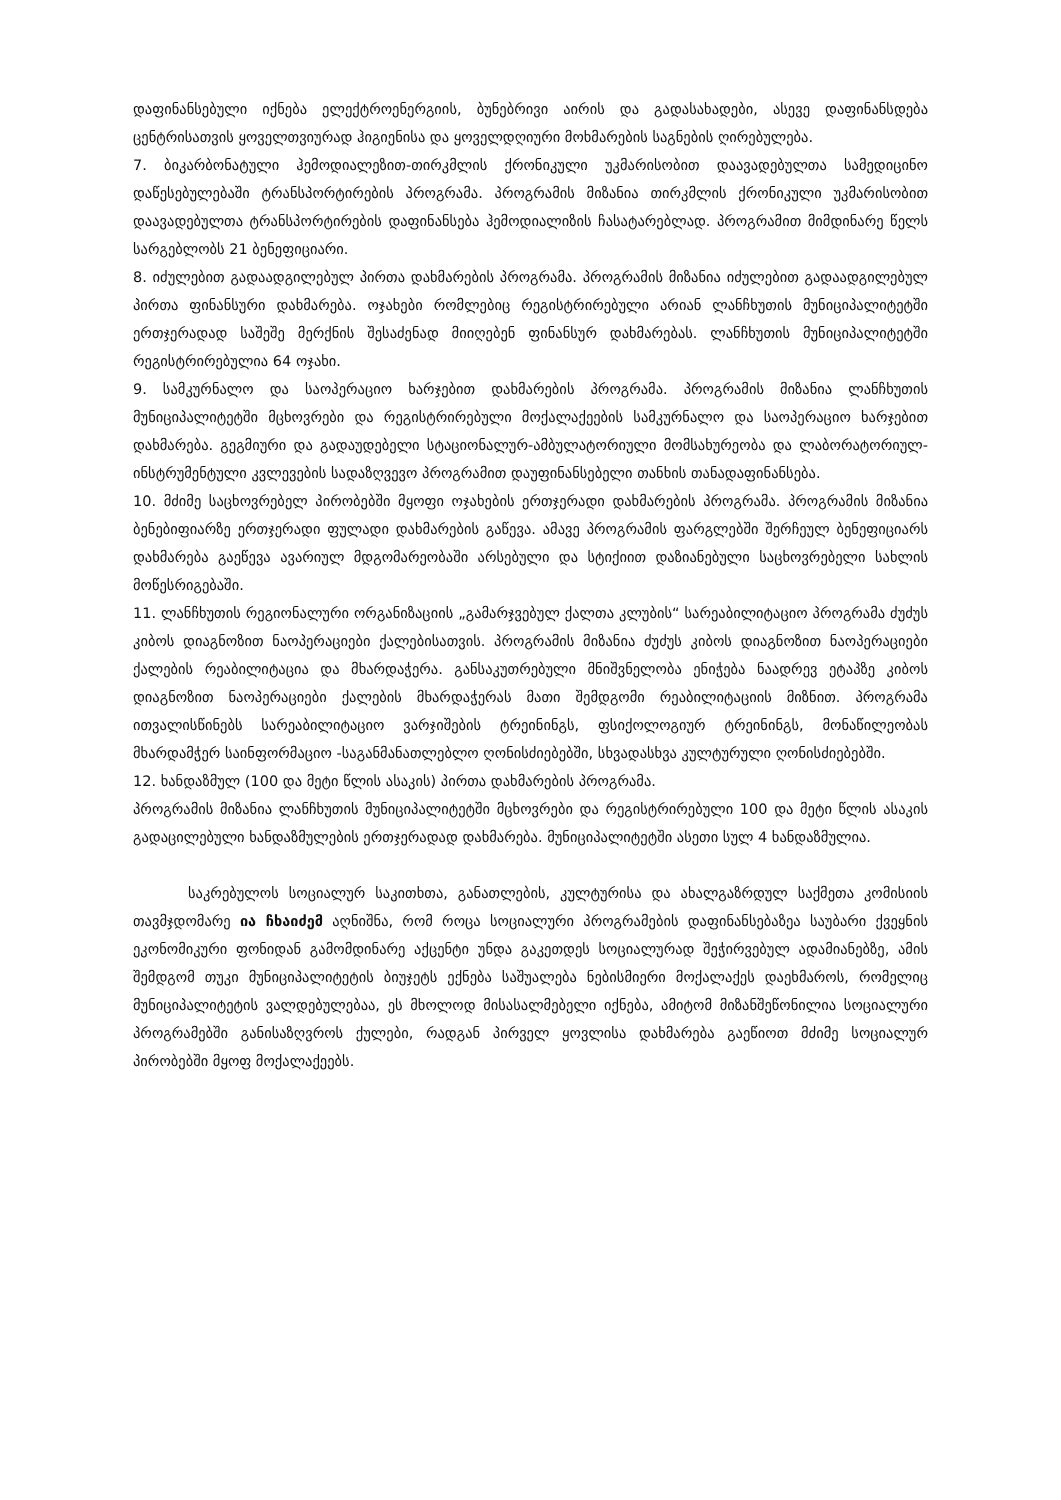დაფინანსებული იქნება ელექტროენერგიის, ბუნებრივი აირის და გადასახადები, ასევე დაფინანსდება ცენტრისათვის ყოველთვიურად ჰიგიენისა და ყოველდღიური მოხმარების საგნების ღირებულება.
7. ბიკარბონატული ჰემოდიალეზით-თირკმლის ქრონიკული უკმარისობით დაავადებულთა სამედიცინო დაწესებულებაში ტრანსპორტირების პროგრამა. პროგრამის მიზანია თირკმლის ქრონიკული უკმარისობით დაავადებულთა ტრანსპორტირების დაფინანსება ჰემოდიალიზის ჩასატარებლად. პროგრამით მიმდინარე წელს სარგებლობს 21 ბენეფიციარი.
8. იძულებით გადაადგილებულ პირთა დახმარების პროგრამა. პროგრამის მიზანია იძულებით გადაადგილებულ პირთა ფინანსური დახმარება. ოჯახები რომლებიც რეგისტრირებული არიან ლანჩხუთის მუნიციპალიტეტში ერთჯერადად საშეშე მერქნის შესაძენად მიიღებენ ფინანსურ დახმარებას. ლანჩხუთის მუნიციპალიტეტში რეგისტრირებულია 64 ოჯახი.
9. სამკურნალო და საოპერაციო ხარჯებით დახმარების პროგრამა. პროგრამის მიზანია ლანჩხუთის მუნიციპალიტეტში მცხოვრები და რეგისტრირებული მოქალაქეების სამკურნალო და საოპერაციო ხარჯებით დახმარება. გეგმიური და გადაუდებელი სტაციონალურ-ამბულატორიული მომსახურეობა და ლაბორატორიულ-ინსტრუმენტული კვლევების სადაზღვევო პროგრამით დაუფინანსებელი თანხის თანადაფინანსება.
10. მძიმე საცხოვრებელ პირობებში მყოფი ოჯახების ერთჯერადი დახმარების პროგრამა. პროგრამის მიზანია ბენებიფიარზე ერთჯერადი ფულადი დახმარების გაწევა. ამავე პროგრამის ფარგლებში შერჩეულ ბენეფიციარს დახმარება გაეწევა ავარიულ მდგომარეობაში არსებული და სტიქიით დაზიანებული საცხოვრებელი სახლის მოწესრიგებაში.
11. ლანჩხუთის რეგიონალური ორგანიზაციის „გამარჯვებულ ქალთა კლუბის“ სარეაბილიტაციო პროგრამა ძუძუს კიბოს დიაგნოზით ნაოპერაციები ქალებისათვის. პროგრამის მიზანია ძუძუს კიბოს დიაგნოზით ნაოპერაციები ქალების რეაბილიტაცია და მხარდაჭერა. განსაკუთრებული მნიშვნელობა ენიჭება ნაადრევ ეტაპზე კიბოს დიაგნოზით ნაოპერაციები ქალების მხარდაჭერას მათი შემდგომი რეაბილიტაციის მიზნით. პროგრამა ითვალისწინებს სარეაბილიტაციო ვარჯიშების ტრეინინგს, ფსიქოლოგიურ ტრეინინგს, მონაწილეობას მხარდამჭერ საინფორმაციო -საგანმანათლებლო ღონისძიებებში, სხვადასხვა კულტურული ღონისძიებებში.
12. ხანდაზმულ (100 და მეტი წლის ასაკის) პირთა დახმარების პროგრამა.
პროგრამის მიზანია ლანჩხუთის მუნიციპალიტეტში მცხოვრები და რეგისტრირებული 100 და მეტი წლის ასაკის გადაცილებული ხანდაზმულების ერთჯერადად დახმარება. მუნიციპალიტეტში ასეთი სულ 4 ხანდაზმულია.
საკრებულოს სოციალურ საკითხთა, განათლების, კულტურისა და ახალგაზრდულ საქმეთა კომისიის თავმჯდომარე ია ჩხაიძემ აღნიშნა, რომ როცა სოციალური პროგრამების დაფინანსებაზეა საუბარი ქვეყნის ეკონომიკური ფონიდან გამომდინარე აქცენტი უნდა გაკეთდეს სოციალურად შეჭირვებულ ადამიანებზე, ამის შემდგომ თუკი მუნიციპალიტეტის ბიუჯეტს ექნება საშუალება ნებისმიერი მოქალაქეს დაეხმაროს, რომელიც მუნიციპალიტეტის ვალდებულებაა, ეს მხოლოდ მისასალმებელი იქნება, ამიტომ მიზანშეწონილია სოციალური პროგრამებში განისაზღვროს ქულები, რადგან პირველ ყოვლისა დახმარება გაეწიოთ მძიმე სოციალურ პირობებში მყოფ მოქალაქეებს.